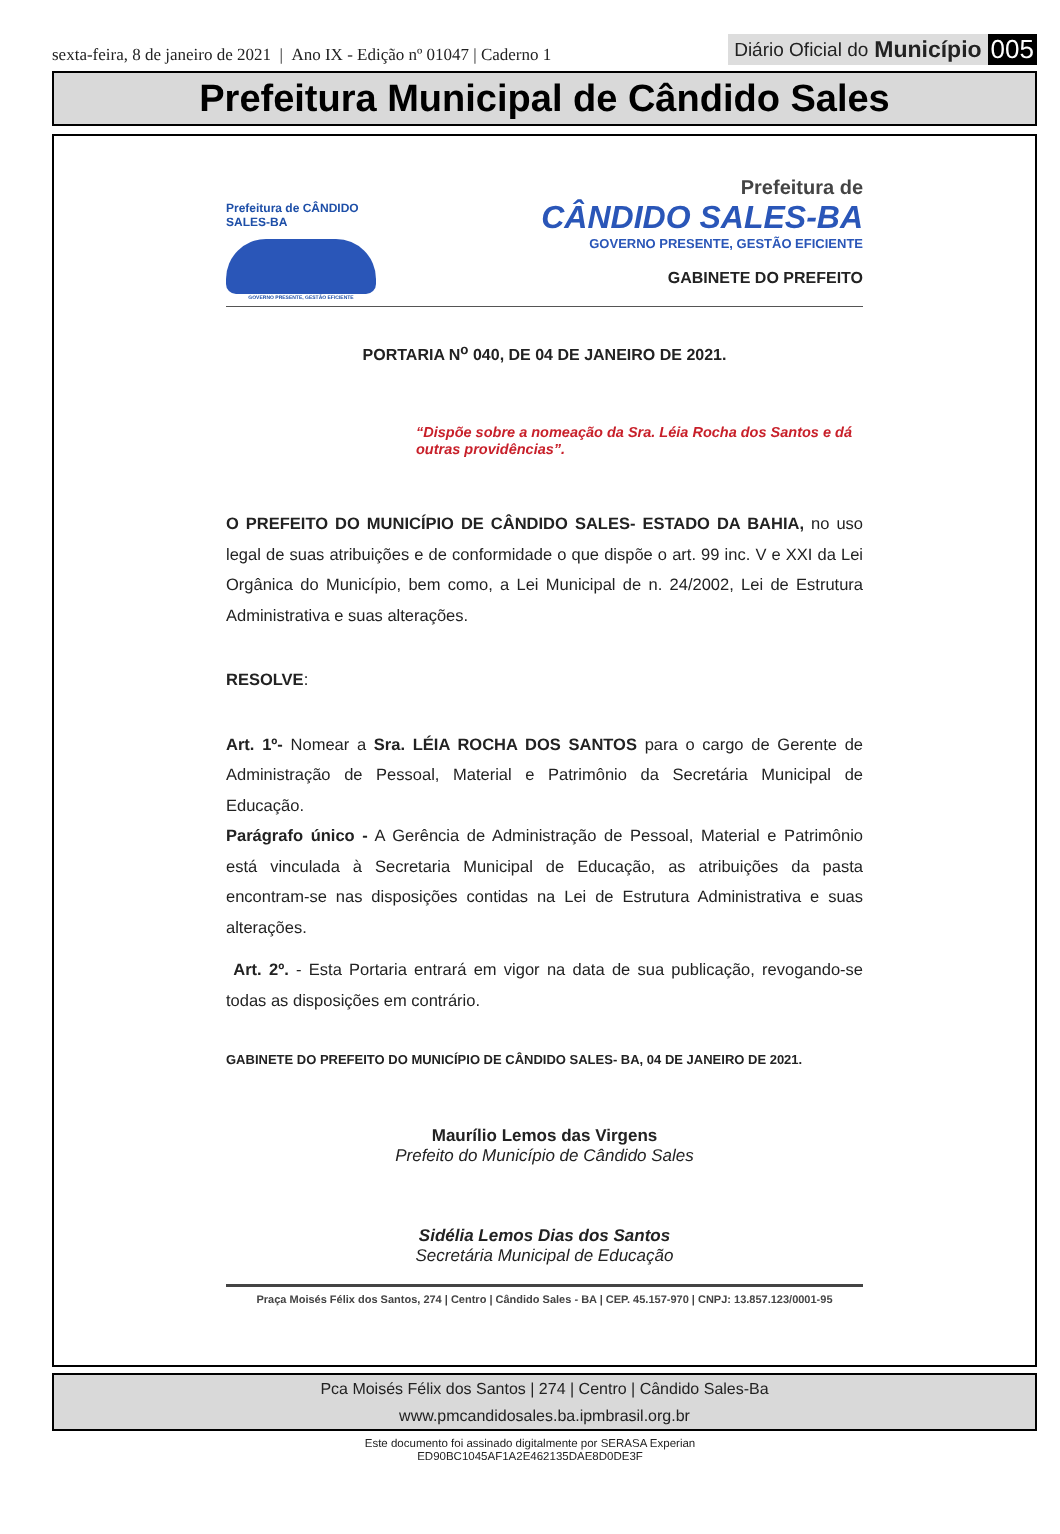sexta-feira, 8 de janeiro de 2021 | Ano IX - Edição nº 01047 | Caderno 1
Diário Oficial do Município 005
Prefeitura Municipal de Cândido Sales
Prefeitura de CÂNDIDO SALES-BA
GOVERNO PRESENTE, GESTÃO EFICIENTE
Prefeitura de
CÂNDIDO SALES-BA
GOVERNO PRESENTE, GESTÃO EFICIENTE
GABINETE DO PREFEITO
PORTARIA N<sup>o</sup> 040, DE 04 DE JANEIRO DE 2021.
“Dispõe sobre a nomeação da Sra. Léia Rocha dos Santos e dá outras providências”.
O PREFEITO DO MUNICÍPIO DE CÂNDIDO SALES- ESTADO DA BAHIA, no uso legal de suas atribuições e de conformidade o que dispõe o art. 99 inc. V e XXI da Lei Orgânica do Município, bem como, a Lei Municipal de n. 24/2002, Lei de Estrutura Administrativa e suas alterações.
RESOLVE:
Art. 1º- Nomear a Sra. LÉIA ROCHA DOS SANTOS para o cargo de Gerente de Administração de Pessoal, Material e Patrimônio da Secretária Municipal de Educação.
Parágrafo único - A Gerência de Administração de Pessoal, Material e Patrimônio está vinculada à Secretaria Municipal de Educação, as atribuições da pasta encontram-se nas disposições contidas na Lei de Estrutura Administrativa e suas alterações.
Art. 2º. - Esta Portaria entrará em vigor na data de sua publicação, revogando-se todas as disposições em contrário.
GABINETE DO PREFEITO DO MUNICÍPIO DE CÂNDIDO SALES- BA, 04 DE JANEIRO DE 2021.
Maurílio Lemos das Virgens
Prefeito do Município de Cândido Sales
Sidélia Lemos Dias dos Santos
Secretária Municipal de Educação
Praça Moisés Félix dos Santos, 274 | Centro | Cândido Sales - BA | CEP. 45.157-970 | CNPJ: 13.857.123/0001-95
Pca Moisés Félix dos Santos | 274 | Centro | Cândido Sales-Ba
www.pmcandidosales.ba.ipmbrasil.org.br
Este documento foi assinado digitalmente por SERASA Experian
ED90BC1045AF1A2E462135DAE8D0DE3F